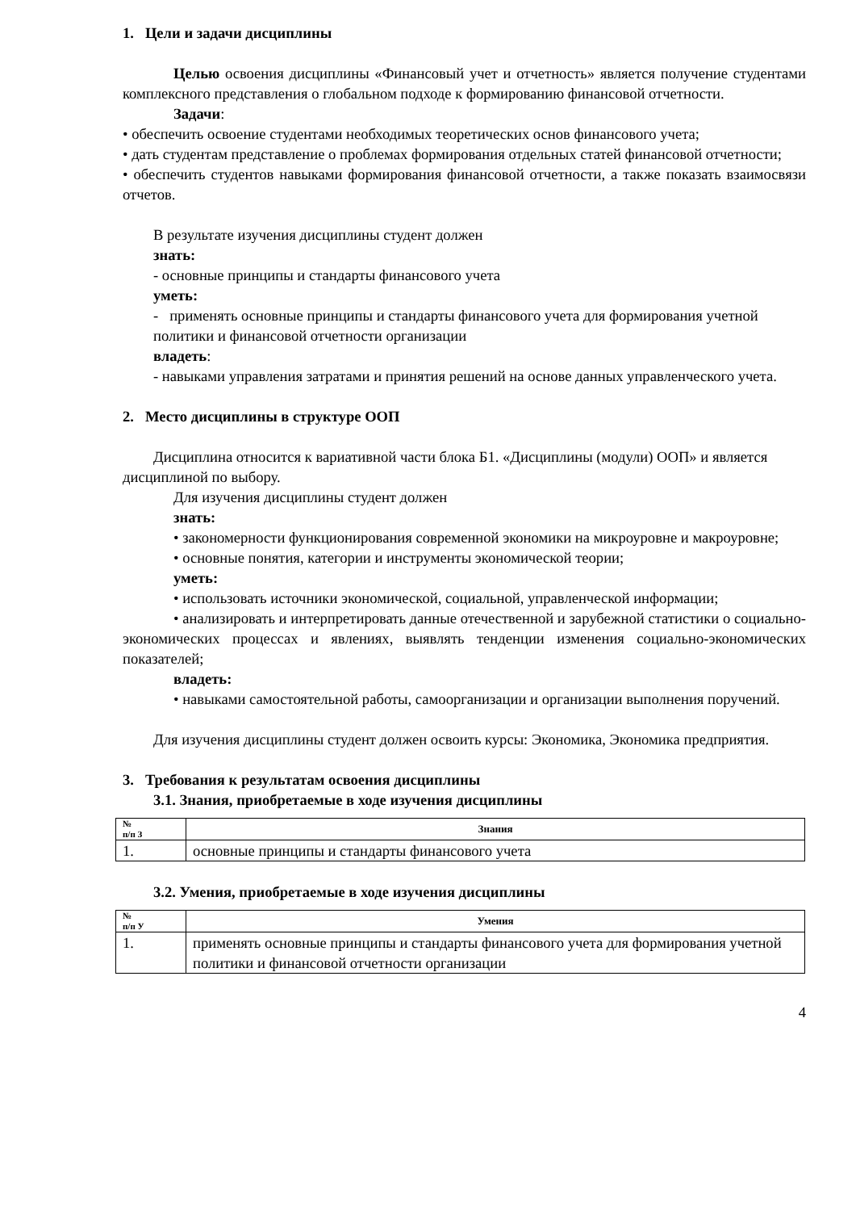1. Цели и задачи дисциплины
Целью освоения дисциплины «Финансовый учет и отчетность» является получение студентами комплексного представления о глобальном подходе к формированию финансовой отчетности.
Задачи:
• обеспечить освоение студентами необходимых теоретических основ финансового учета;
• дать студентам представление о проблемах формирования отдельных статей финансовой отчетности;
• обеспечить студентов навыками формирования финансовой отчетности, а также показать взаимосвязи отчетов.
В результате изучения дисциплины студент должен
знать:
- основные принципы и стандарты финансового учета
уметь:
- применять основные принципы и стандарты финансового учета для формирования учетной политики и финансовой отчетности организации
владеть:
- навыками управления затратами и принятия решений на основе данных управленческого учета.
2. Место дисциплины в структуре ООП
Дисциплина относится к вариативной части блока Б1. «Дисциплины (модули) ООП» и является дисциплиной по выбору.
Для изучения дисциплины студент должен
знать:
• закономерности функционирования современной экономики на микроуровне и макроуровне;
• основные понятия, категории и инструменты экономической теории;
уметь:
• использовать источники экономической, социальной, управленческой информации;
• анализировать и интерпретировать данные отечественной и зарубежной статистики о социально-экономических процессах и явлениях, выявлять тенденции изменения социально-экономических показателей;
владеть:
• навыками самостоятельной работы, самоорганизации и организации выполнения поручений.
Для изучения дисциплины студент должен освоить курсы: Экономика, Экономика предприятия.
3. Требования к результатам освоения дисциплины
3.1. Знания, приобретаемые в ходе изучения дисциплины
| № п/п З | Знания |
| --- | --- |
| 1. | основные принципы и стандарты финансового учета |
3.2. Умения, приобретаемые в ходе изучения дисциплины
| № п/п У | Умения |
| --- | --- |
| 1. | применять основные принципы и стандарты финансового учета для формирования учетной политики и финансовой отчетности организации |
4